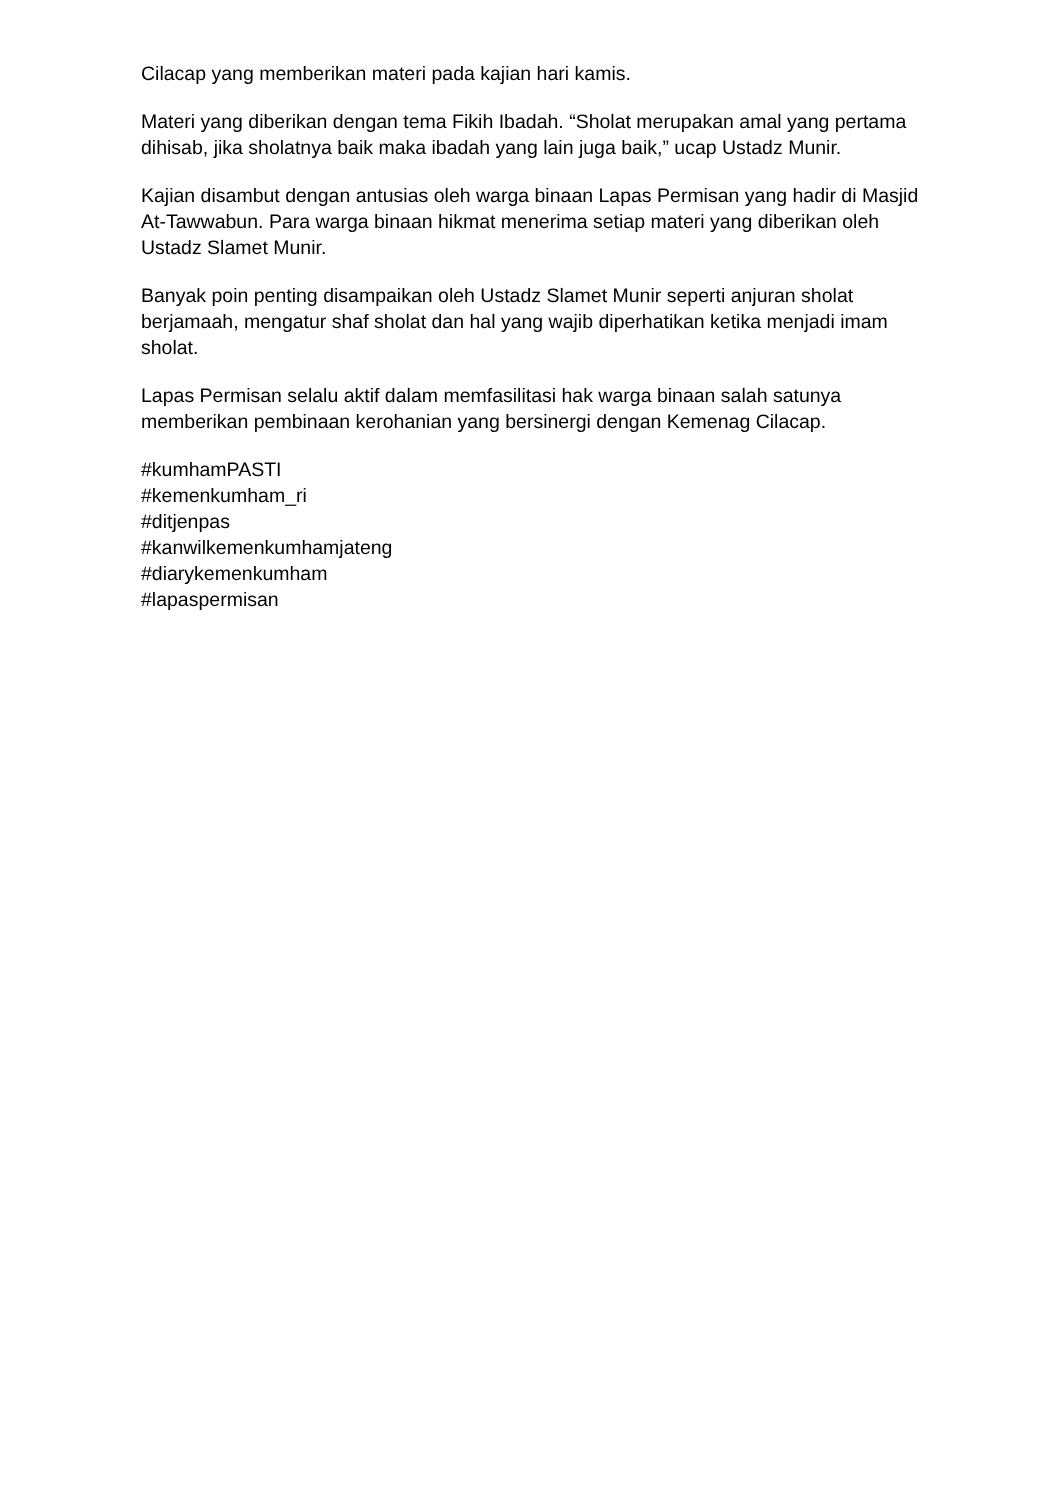Cilacap yang memberikan materi pada kajian hari kamis.
Materi yang diberikan dengan tema Fikih Ibadah. “Sholat merupakan amal yang pertama dihisab, jika sholatnya baik maka ibadah yang lain juga baik,” ucap Ustadz Munir.
Kajian disambut dengan antusias oleh warga binaan Lapas Permisan yang hadir di Masjid At-Tawwabun. Para warga binaan hikmat menerima setiap materi yang diberikan oleh Ustadz Slamet Munir.
Banyak poin penting disampaikan oleh Ustadz Slamet Munir seperti anjuran sholat berjamaah, mengatur shaf sholat dan hal yang wajib diperhatikan ketika menjadi imam sholat.
Lapas Permisan selalu aktif dalam memfasilitasi hak warga binaan salah satunya memberikan pembinaan kerohanian yang bersinergi dengan Kemenag Cilacap.
#kumhamPASTI
#kemenkumham_ri
#ditjenpas
#kanwilkemenkumhamjateng
#diarykemenkumham
#lapaspermisan